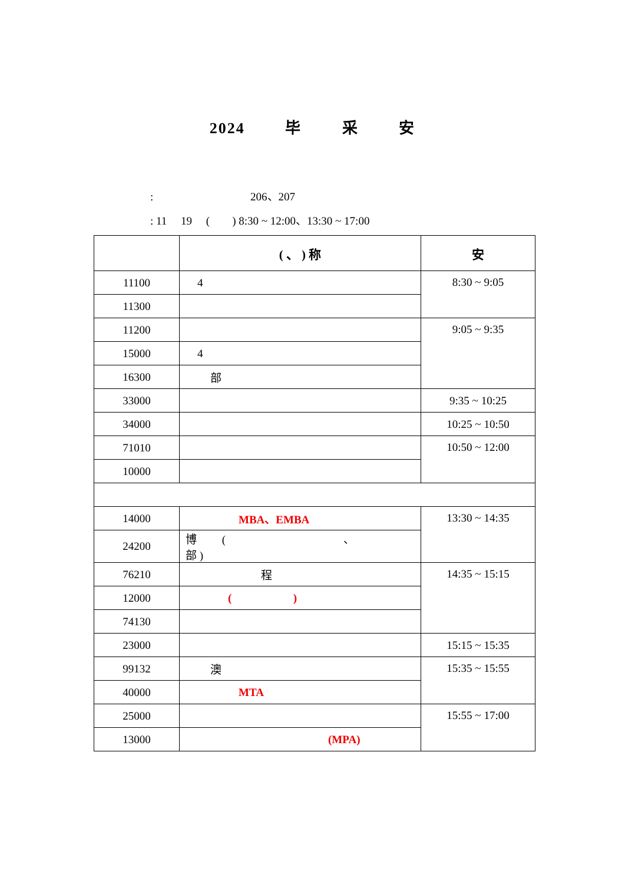2024 毕 采 安
: 206、207
: 11 19 ( ) 8:30 ~ 12:00、13:30 ~ 17:00
| | ( 、 ) 称 | 安 |
| --- | --- | --- |
| 11100 | 4 | 8:30 ~ 9:05 |
| 11300 | | |
| 11200 | | 9:05 ~ 9:35 |
| 15000 | 4 | |
| 16300 | 部 | |
| 33000 | | 9:35 ~ 10:25 |
| 34000 | | 10:25 ~ 10:50 |
| 71010 | | 10:50 ~ 12:00 |
| 10000 | | |
| 14000 | MBA、EMBA | 13:30 ~ 14:35 |
| 24200 | 博 ( 、 部 ) | |
| 76210 | 程 | 14:35 ~ 15:15 |
| 12000 | ( ) | |
| 74130 | | |
| 23000 | | 15:15 ~ 15:35 |
| 99132 | 澳 | 15:35 ~ 15:55 |
| 40000 | MTA | |
| 25000 | | 15:55 ~ 17:00 |
| 13000 | (MPA) | |